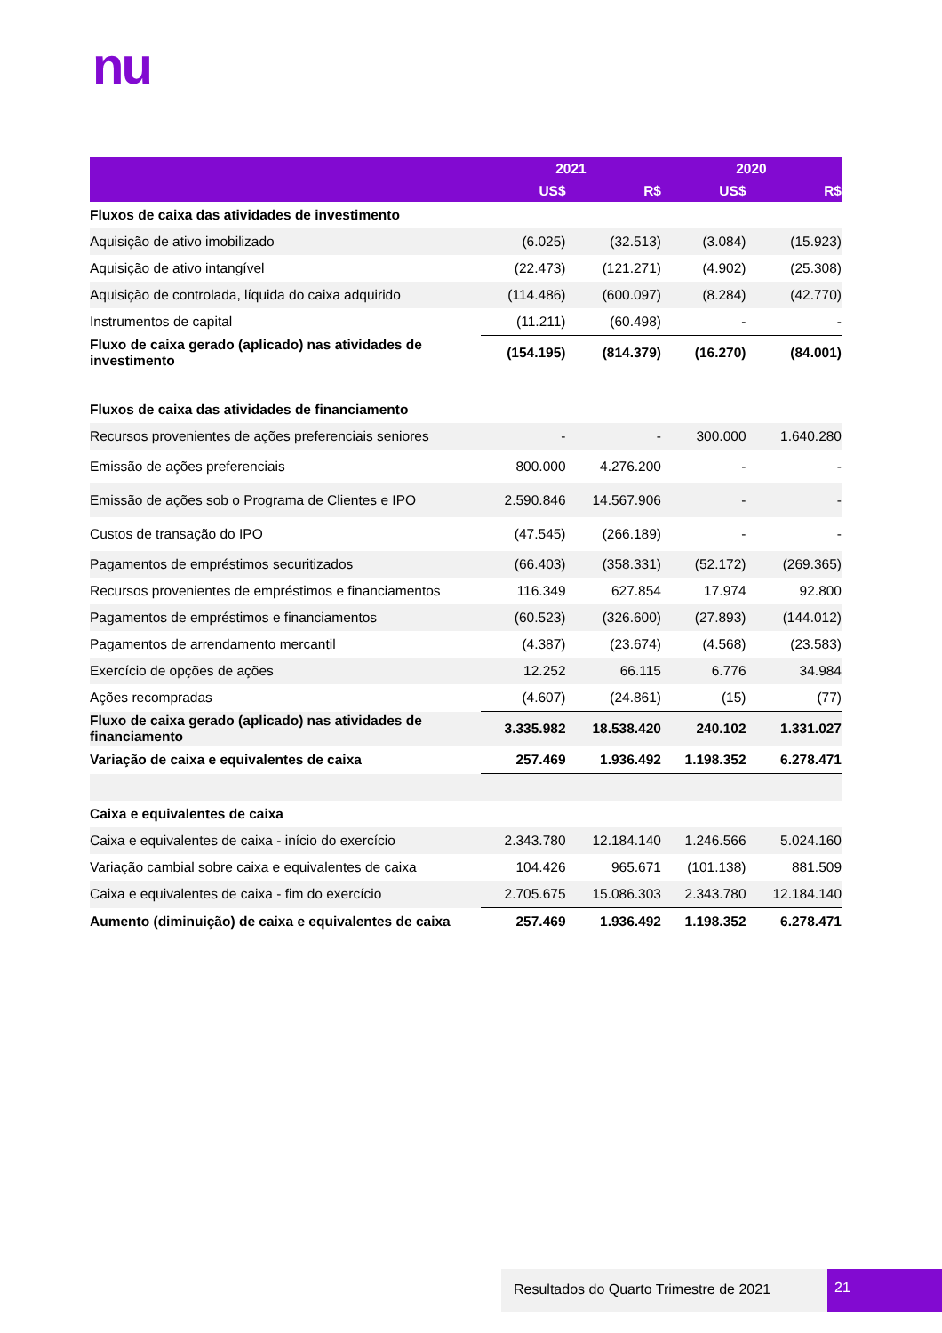nu
| | 2021 | | 2020 | |
| --- | --- | --- | --- | --- |
| | US$ | R$ | US$ | R$ |
| Fluxos de caixa das atividades de investimento | | | | |
| Aquisição de ativo imobilizado | (6.025) | (32.513) | (3.084) | (15.923) |
| Aquisição de ativo intangível | (22.473) | (121.271) | (4.902) | (25.308) |
| Aquisição de controlada, líquida do caixa adquirido | (114.486) | (600.097) | (8.284) | (42.770) |
| Instrumentos de capital | (11.211) | (60.498) | - | - |
| Fluxo de caixa gerado (aplicado) nas atividades de investimento | (154.195) | (814.379) | (16.270) | (84.001) |
| Fluxos de caixa das atividades de financiamento | | | | |
| Recursos provenientes de ações preferenciais seniores | - | - | 300.000 | 1.640.280 |
| Emissão de ações preferenciais | 800.000 | 4.276.200 | - | - |
| Emissão de ações sob o Programa de Clientes e IPO | 2.590.846 | 14.567.906 | - | - |
| Custos de transação do IPO | (47.545) | (266.189) | - | - |
| Pagamentos de empréstimos securitizados | (66.403) | (358.331) | (52.172) | (269.365) |
| Recursos provenientes de empréstimos e financiamentos | 116.349 | 627.854 | 17.974 | 92.800 |
| Pagamentos de empréstimos e financiamentos | (60.523) | (326.600) | (27.893) | (144.012) |
| Pagamentos de arrendamento mercantil | (4.387) | (23.674) | (4.568) | (23.583) |
| Exercício de opções de ações | 12.252 | 66.115 | 6.776 | 34.984 |
| Ações recompradas | (4.607) | (24.861) | (15) | (77) |
| Fluxo de caixa gerado (aplicado) nas atividades de financiamento | 3.335.982 | 18.538.420 | 240.102 | 1.331.027 |
| Variação de caixa e equivalentes de caixa | 257.469 | 1.936.492 | 1.198.352 | 6.278.471 |
| Caixa e equivalentes de caixa | | | | |
| Caixa e equivalentes de caixa - início do exercício | 2.343.780 | 12.184.140 | 1.246.566 | 5.024.160 |
| Variação cambial sobre caixa e equivalentes de caixa | 104.426 | 965.671 | (101.138) | 881.509 |
| Caixa e equivalentes de caixa - fim do exercício | 2.705.675 | 15.086.303 | 2.343.780 | 12.184.140 |
| Aumento (diminuição) de caixa e equivalentes de caixa | 257.469 | 1.936.492 | 1.198.352 | 6.278.471 |
Resultados do Quarto Trimestre de 2021 21